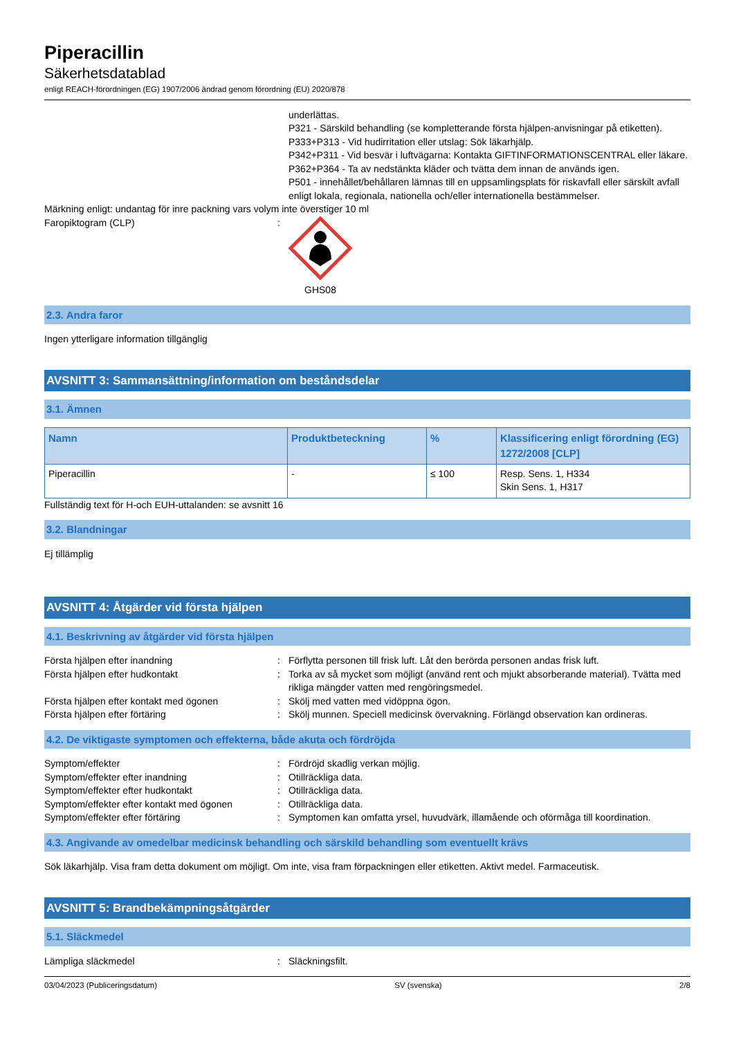Piperacillin
Säkerhetsdatablad
enligt REACH-förordningen (EG) 1907/2006 ändrad genom förordning (EU) 2020/878
underlättas.
P321 - Särskild behandling (se kompletterande första hjälpen-anvisningar på etiketten).
P333+P313 - Vid hudirritation eller utslag: Sök läkarhjälp.
P342+P311 - Vid besvär i luftvägarna: Kontakta GIFTINFORMATIONSCENTRAL eller läkare.
P362+P364 - Ta av nedstänkta kläder och tvätta dem innan de används igen.
P501 - innehållet/behållaren lämnas till en uppsamlingsplats för riskavfall eller särskilt avfall enligt lokala, regionala, nationella och/eller internationella bestämmelser.
Märkning enligt: undantag för inre packning vars volym inte överstiger 10 ml
Faropiktogram (CLP) : GHS08
2.3. Andra faror
Ingen ytterligare information tillgänglig
AVSNITT 3: Sammansättning/information om beståndsdelar
3.1. Ämnen
| Namn | Produktbeteckning | % | Klassificering enligt förordning (EG) 1272/2008 [CLP] |
| --- | --- | --- | --- |
| Piperacillin | - | ≤ 100 | Resp. Sens. 1, H334 Skin Sens. 1, H317 |
Fullständig text för H-och EUH-uttalanden: se avsnitt 16
3.2. Blandningar
Ej tillämplig
AVSNITT 4: Åtgärder vid första hjälpen
4.1. Beskrivning av åtgärder vid första hjälpen
Första hjälpen efter inandning : Förflytta personen till frisk luft. Låt den berörda personen andas frisk luft.
Första hjälpen efter hudkontakt : Torka av så mycket som möjligt (använd rent och mjukt absorberande material). Tvätta med rikliga mängder vatten med rengöringsmedel.
Första hjälpen efter kontakt med ögonen : Skölj med vatten med vidöppna ögon.
Första hjälpen efter förtäring : Skölj munnen. Speciell medicinsk övervakning. Förlängd observation kan ordineras.
4.2. De viktigaste symptomen och effekterna, både akuta och fördröjda
Symptom/effekter : Fördröjd skadlig verkan möjlig.
Symptom/effekter efter inandning : Otillräckliga data.
Symptom/effekter efter hudkontakt : Otillräckliga data.
Symptom/effekter efter kontakt med ögonen
: Otillräckliga data.
Symptom/effekter efter förtäring : Symptomen kan omfatta yrsel, huvudvärk, illamående och oförmåga till koordination.
4.3. Angivande av omedelbar medicinsk behandling och särskild behandling som eventuellt krävs
Sök läkarhjälp. Visa fram detta dokument om möjligt. Om inte, visa fram förpackningen eller etiketten. Aktivt medel. Farmaceutisk.
AVSNITT 5: Brandbekämpningsåtgärder
5.1. Släckmedel
Lämpliga släckmedel : Släckningsfilt.
03/04/2023 (Publiceringsdatum) SV (svenska) 2/8